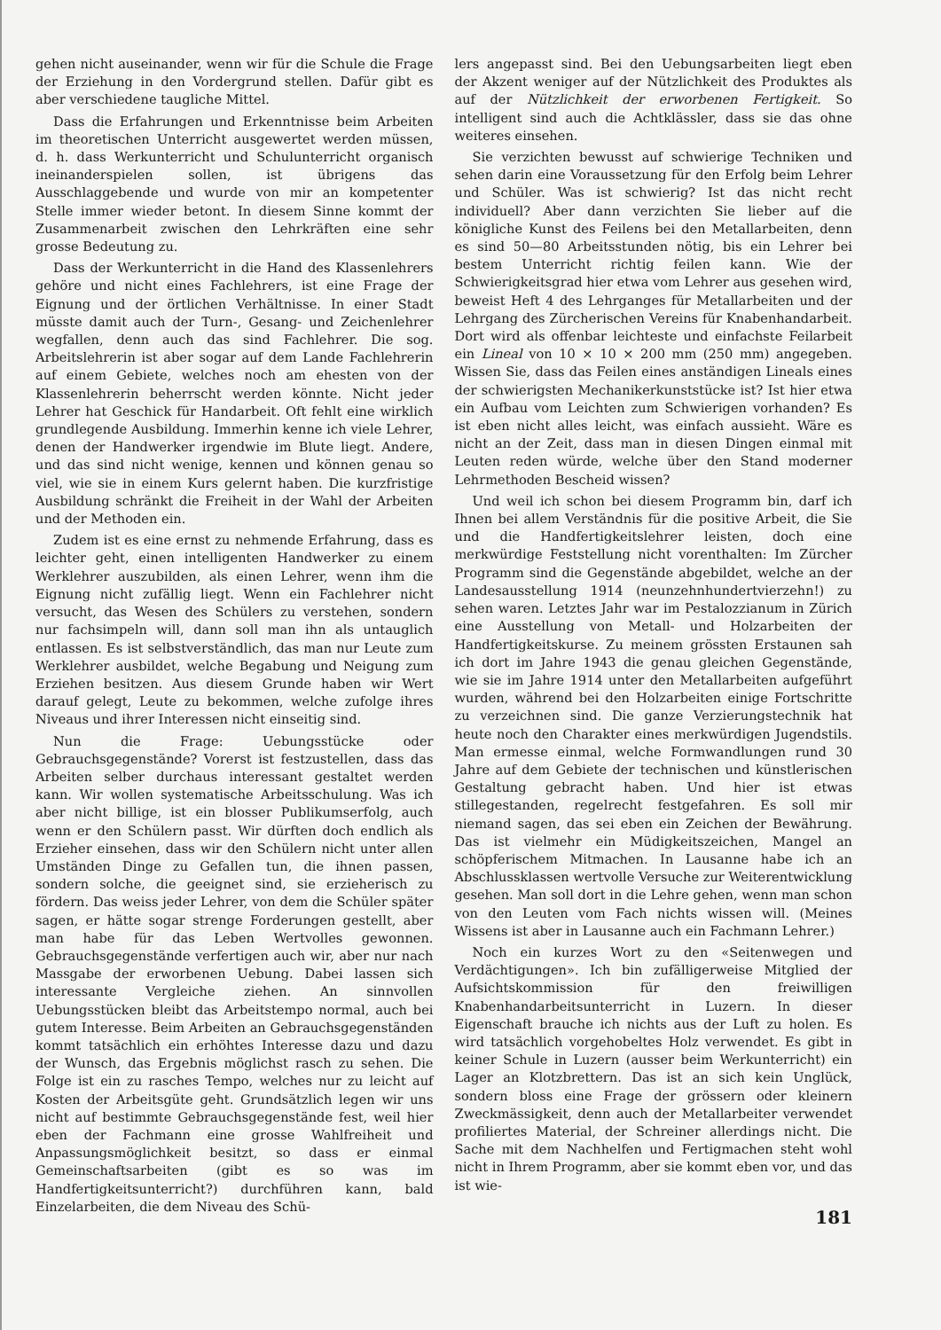gehen nicht auseinander, wenn wir für die Schule die Frage der Erziehung in den Vordergrund stellen. Dafür gibt es aber verschiedene taugliche Mittel.
Dass die Erfahrungen und Erkenntnisse beim Arbeiten im theoretischen Unterricht ausgewertet werden müssen, d. h. dass Werkunterricht und Schulunterricht organisch ineinanderspielen sollen, ist übrigens das Ausschlaggebende und wurde von mir an kompetenter Stelle immer wieder betont. In diesem Sinne kommt der Zusammenarbeit zwischen den Lehrkräften eine sehr grosse Bedeutung zu.
Dass der Werkunterricht in die Hand des Klassenlehrers gehöre und nicht eines Fachlehrers, ist eine Frage der Eignung und der örtlichen Verhältnisse. In einer Stadt müsste damit auch der Turn-, Gesang- und Zeichenlehrer wegfallen, denn auch das sind Fachlehrer. Die sog. Arbeitslehrerin ist aber sogar auf dem Lande Fachlehrerin auf einem Gebiete, welches noch am ehesten von der Klassenlehrerin beherrscht werden könnte. Nicht jeder Lehrer hat Geschick für Handarbeit. Oft fehlt eine wirklich grundlegende Ausbildung. Immerhin kenne ich viele Lehrer, denen der Handwerker irgendwie im Blute liegt. Andere, und das sind nicht wenige, kennen und können genau so viel, wie sie in einem Kurs gelernt haben. Die kurzfristige Ausbildung schränkt die Freiheit in der Wahl der Arbeiten und der Methoden ein.
Zudem ist es eine ernst zu nehmende Erfahrung, dass es leichter geht, einen intelligenten Handwerker zu einem Werklehrer auszubilden, als einen Lehrer, wenn ihm die Eignung nicht zufällig liegt. Wenn ein Fachlehrer nicht versucht, das Wesen des Schülers zu verstehen, sondern nur fachsimpeln will, dann soll man ihn als untauglich entlassen. Es ist selbstverständlich, das man nur Leute zum Werklehrer ausbildet, welche Begabung und Neigung zum Erziehen besitzen. Aus diesem Grunde haben wir Wert darauf gelegt, Leute zu bekommen, welche zufolge ihres Niveaus und ihrer Interessen nicht einseitig sind.
Nun die Frage: Uebungsstücke oder Gebrauchsgegenstände? Vorerst ist festzustellen, dass das Arbeiten selber durchaus interessant gestaltet werden kann. Wir wollen systematische Arbeitsschulung. Was ich aber nicht billige, ist ein blosser Publikumserfolg, auch wenn er den Schülern passt. Wir dürften doch endlich als Erzieher einsehen, dass wir den Schülern nicht unter allen Umständen Dinge zu Gefallen tun, die ihnen passen, sondern solche, die geeignet sind, sie erzieherisch zu fördern. Das weiss jeder Lehrer, von dem die Schüler später sagen, er hätte sogar strenge Forderungen gestellt, aber man habe für das Leben Wertvolles gewonnen. Gebrauchsgegenstände verfertigen auch wir, aber nur nach Massgabe der erworbenen Uebung. Dabei lassen sich interessante Vergleiche ziehen. An sinnvollen Uebungsstücken bleibt das Arbeitstempo normal, auch bei gutem Interesse. Beim Arbeiten an Gebrauchsgegenständen kommt tatsächlich ein erhöhtes Interesse dazu und dazu der Wunsch, das Ergebnis möglichst rasch zu sehen. Die Folge ist ein zu rasches Tempo, welches nur zu leicht auf Kosten der Arbeitsgüte geht. Grundsätzlich legen wir uns nicht auf bestimmte Gebrauchsgegenstände fest, weil hier eben der Fachmann eine grosse Wahlfreiheit und Anpassungsmöglichkeit besitzt, so dass er einmal Gemeinschaftsarbeiten (gibt es so was im Handfertigkeitsunterricht?) durchführen kann, bald Einzelarbeiten, die dem Niveau des Schü-
lers angepasst sind. Bei den Uebungsarbeiten liegt eben der Akzent weniger auf der Nützlichkeit des Produktes als auf der Nützlichkeit der erworbenen Fertigkeit. So intelligent sind auch die Achtklässler, dass sie das ohne weiteres einsehen.
Sie verzichten bewusst auf schwierige Techniken und sehen darin eine Voraussetzung für den Erfolg beim Lehrer und Schüler. Was ist schwierig? Ist das nicht recht individuell? Aber dann verzichten Sie lieber auf die königliche Kunst des Feilens bei den Metallarbeiten, denn es sind 50—80 Arbeitsstunden nötig, bis ein Lehrer bei bestem Unterricht richtig feilen kann. Wie der Schwierigkeitsgrad hier etwa vom Lehrer aus gesehen wird, beweist Heft 4 des Lehrganges für Metallarbeiten und der Lehrgang des Zürcherischen Vereins für Knabenhandarbeit. Dort wird als offenbar leichteste und einfachste Feilarbeit ein Lineal von 10 × 10 × 200 mm (250 mm) angegeben. Wissen Sie, dass das Feilen eines anständigen Lineals eines der schwierigsten Mechanikerkunststücke ist? Ist hier etwa ein Aufbau vom Leichten zum Schwierigen vorhanden? Es ist eben nicht alles leicht, was einfach aussieht. Wäre es nicht an der Zeit, dass man in diesen Dingen einmal mit Leuten reden würde, welche über den Stand moderner Lehrmethoden Bescheid wissen?
Und weil ich schon bei diesem Programm bin, darf ich Ihnen bei allem Verständnis für die positive Arbeit, die Sie und die Handfertigkeitslehrer leisten, doch eine merkwürdige Feststellung nicht vorenthalten: Im Zürcher Programm sind die Gegenstände abgebildet, welche an der Landesausstellung 1914 (neunzehnhundertvierzehn!) zu sehen waren. Letztes Jahr war im Pestalozzianum in Zürich eine Ausstellung von Metall- und Holzarbeiten der Handfertigkeitskurse. Zu meinem grössten Erstaunen sah ich dort im Jahre 1943 die genau gleichen Gegenstände, wie sie im Jahre 1914 unter den Metallarbeiten aufgeführt wurden, während bei den Holzarbeiten einige Fortschritte zu verzeichnen sind. Die ganze Verzierungstechnik hat heute noch den Charakter eines merkwürdigen Jugendstils. Man ermesse einmal, welche Formwandlungen rund 30 Jahre auf dem Gebiete der technischen und künstlerischen Gestaltung gebracht haben. Und hier ist etwas stillegestanden, regelrecht festgefahren. Es soll mir niemand sagen, das sei eben ein Zeichen der Bewährung. Das ist vielmehr ein Müdigkeitszeichen, Mangel an schöpferischem Mitmachen. In Lausanne habe ich an Abschlussklassen wertvolle Versuche zur Weiterentwicklung gesehen. Man soll dort in die Lehre gehen, wenn man schon von den Leuten vom Fach nichts wissen will. (Meines Wissens ist aber in Lausanne auch ein Fachmann Lehrer.)
Noch ein kurzes Wort zu den «Seitenwegen und Verdächtigungen». Ich bin zufälligerweise Mitglied der Aufsichtskommission für den freiwilligen Knabenhandarbeitsunterricht in Luzern. In dieser Eigenschaft brauche ich nichts aus der Luft zu holen. Es wird tatsächlich vorgehobeltes Holz verwendet. Es gibt in keiner Schule in Luzern (ausser beim Werkunterricht) ein Lager an Klotzbrettern. Das ist an sich kein Unglück, sondern bloss eine Frage der grössern oder kleinern Zweckmässigkeit, denn auch der Metallarbeiter verwendet profiliertes Material, der Schreiner allerdings nicht. Die Sache mit dem Nachhelfen und Fertigmachen steht wohl nicht in Ihrem Programm, aber sie kommt eben vor, und das ist wie-
181